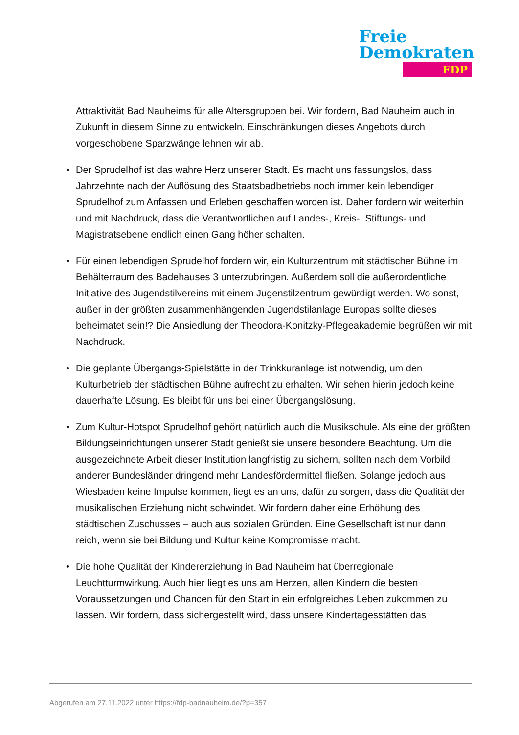Freie
Demokraten
FDP
Attraktivität Bad Nauheims für alle Altersgruppen bei. Wir fordern, Bad Nauheim auch in Zukunft in diesem Sinne zu entwickeln. Einschränkungen dieses Angebots durch vorgeschobene Sparzwänge lehnen wir ab.
• Der Sprudelhof ist das wahre Herz unserer Stadt. Es macht uns fassungslos, dass Jahrzehnte nach der Auflösung des Staatsbadbetriebs noch immer kein lebendiger Sprudelhof zum Anfassen und Erleben geschaffen worden ist. Daher fordern wir weiterhin und mit Nachdruck, dass die Verantwortlichen auf Landes-, Kreis-, Stiftungs- und Magistratsebene endlich einen Gang höher schalten.
• Für einen lebendigen Sprudelhof fordern wir, ein Kulturzentrum mit städtischer Bühne im Behälterraum des Badehauses 3 unterzubringen. Außerdem soll die außerordentliche Initiative des Jugendstilvereins mit einem Jugenstilzentrum gewürdigt werden. Wo sonst, außer in der größten zusammenhängenden Jugendstilanlage Europas sollte dieses beheimatet sein!? Die Ansiedlung der Theodora-Konitzky-Pflegeakademie begrüßen wir mit Nachdruck.
• Die geplante Übergangs-Spielstätte in der Trinkkuranlage ist notwendig, um den Kulturbetrieb der städtischen Bühne aufrecht zu erhalten. Wir sehen hierin jedoch keine dauerhafte Lösung. Es bleibt für uns bei einer Übergangslösung.
• Zum Kultur-Hotspot Sprudelhof gehört natürlich auch die Musikschule. Als eine der größten Bildungseinrichtungen unserer Stadt genießt sie unsere besondere Beachtung. Um die ausgezeichnete Arbeit dieser Institution langfristig zu sichern, sollten nach dem Vorbild anderer Bundesländer dringend mehr Landesfördermittel fließen. Solange jedoch aus Wiesbaden keine Impulse kommen, liegt es an uns, dafür zu sorgen, dass die Qualität der musikalischen Erziehung nicht schwindet. Wir fordern daher eine Erhöhung des städtischen Zuschusses – auch aus sozialen Gründen. Eine Gesellschaft ist nur dann reich, wenn sie bei Bildung und Kultur keine Kompromisse macht.
• Die hohe Qualität der Kindererziehung in Bad Nauheim hat überregionale Leuchtturmwirkung. Auch hier liegt es uns am Herzen, allen Kindern die besten Voraussetzungen und Chancen für den Start in ein erfolgreiches Leben zukommen zu lassen. Wir fordern, dass sichergestellt wird, dass unsere Kindertagesstätten das
Abgerufen am 27.11.2022 unter https://fdp-badnauheim.de/?p=357